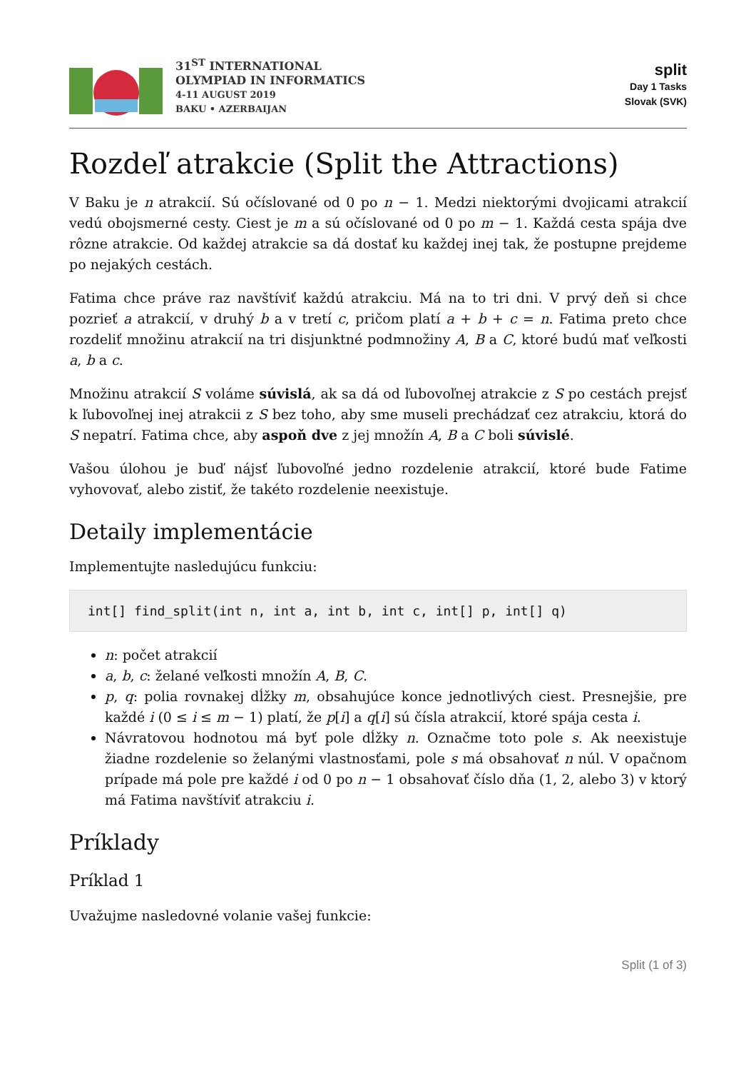31<sup>ST</sup> INTERNATIONAL
OLYMPIAD IN INFORMATICS
4-11 AUGUST 2019
BAKU • AZERBAIJAN
split
Day 1 Tasks
Slovak (SVK)
Rozdeľ atrakcie (Split the Attractions)
V Baku je n atrakcií. Sú očíslované od 0 po n − 1. Medzi niektorými dvojicami atrakcií vedú obojsmerné cesty. Ciest je m a sú očíslované od 0 po m − 1. Každá cesta spája dve rôzne atrakcie. Od každej atrakcie sa dá dostať ku každej inej tak, že postupne prejdeme po nejakých cestách.
Fatima chce práve raz navštíviť každú atrakciu. Má na to tri dni. V prvý deň si chce pozrieť a atrakcií, v druhý b a v tretí c, pričom platí a + b + c = n. Fatima preto chce rozdeliť množinu atrakcií na tri disjunktné podmnožiny A, B a C, ktoré budú mať veľkosti a, b a c.
Množinu atrakcií S voláme súvislá, ak sa dá od ľubovoľnej atrakcie z S po cestách prejsť k ľubovoľnej inej atrakcii z S bez toho, aby sme museli prechádzať cez atrakciu, ktorá do S nepatrí. Fatima chce, aby aspoň dve z jej množín A, B a C boli súvislé.
Vašou úlohou je buď nájsť ľubovoľné jedno rozdelenie atrakcií, ktoré bude Fatime vyhovovať, alebo zistiť, že takéto rozdelenie neexistuje.
Detaily implementácie
Implementujte nasledujúcu funkciu:
int[] find_split(int n, int a, int b, int c, int[] p, int[] q)
n: počet atrakcií
a, b, c: želané veľkosti množín A, B, C.
p, q: polia rovnakej dĺžky m, obsahujúce konce jednotlivých ciest. Presnejšie, pre každé i (0 ≤ i ≤ m − 1) platí, že p[i] a q[i] sú čísla atrakcií, ktoré spája cesta i.
Návratovou hodnotou má byť pole dĺžky n. Označme toto pole s. Ak neexistuje žiadne rozdelenie so želanými vlastnosťami, pole s má obsahovať n núl. V opačnom prípade má pole pre každé i od 0 po n − 1 obsahovať číslo dňa (1, 2, alebo 3) v ktorý má Fatima navštíviť atrakciu i.
Príklady
Príklad 1
Uvažujme nasledovné volanie vašej funkcie:
Split (1 of 3)